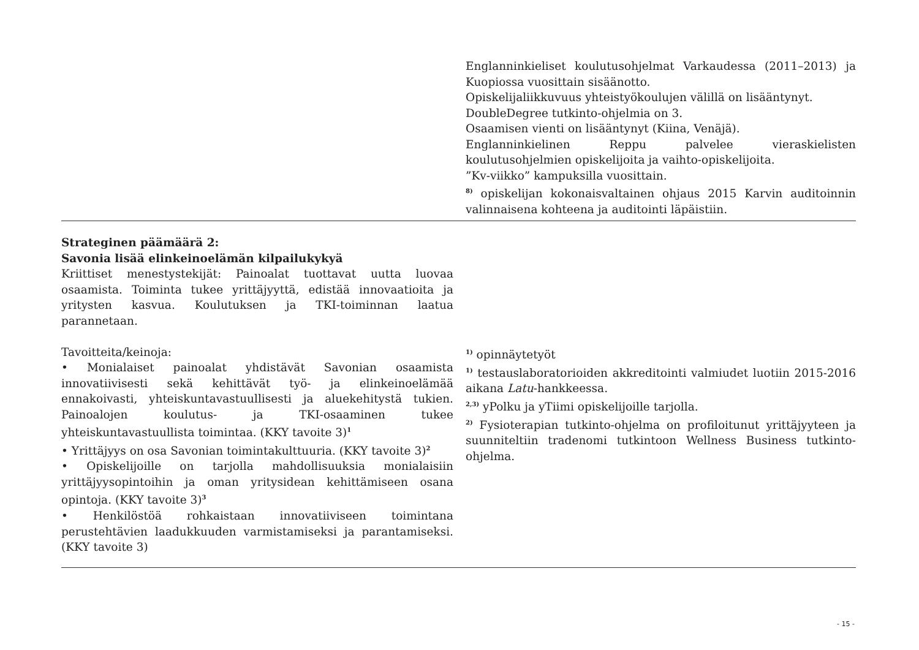| | Englanninkieliset koulutusohjelmat Varkaudessa (2011–2013) ja Kuopiossa vuosittain sisäänotto. Opiskelijaliikkuvuus yhteistyökoulujen välillä on lisääntynyt. DoubleDegree tutkinto-ohjelmia on 3. Osaamisen vienti on lisääntynyt (Kiina, Venäjä). Englanninkielinen Reppu palvelee vieraskielisten koulutusohjelmien opiskelijoita ja vaihto-opiskelijoita. ”Kv-viikko” kampuksilla vuosittain. <sup>8)</sup> opiskelijan kokonaisvaltainen ohjaus 2015 Karvin auditoinnin valinnaisena kohteena ja auditointi läpäistiin. |
| Strateginen päämäärä 2: Savonia lisää elinkeinoelämän kilpailukykyä Kriittiset menestystekijät: Painoalat tuottavat uutta luovaa osaamista. Toiminta tukee yrittäjyyttä, edistää innovaatioita ja yritysten kasvua. Koulutuksen ja TKI-toiminnan laatua parannetaan. Tavoitteita/keinoja: • Monialaiset painoalat yhdistävät Savonian osaamista innovatiivisesti sekä kehittävät työ- ja elinkeinoelämää ennakoivasti, yhteiskuntavastuullisesti ja aluekehitystä tukien. Painoalojen koulutus- ja TKI-osaaminen tukee yhteiskuntavastuullista toimintaa. (KKY tavoite 3)<sup>1</sup> • Yrittäjyys on osa Savonian toimintakulttuuria. (KKY tavoite 3)<sup>2</sup> • Opiskelijoille on tarjolla mahdollisuuksia monialaisiin yrittäjyysopintoihin ja oman yritysidean kehittämiseen osana opintoja. (KKY tavoite 3)<sup>3</sup> • Henkilöstöä rohkaistaan innovatiiviseen toimintana perustehtävien laadukkuuden varmistamiseksi ja parantamiseksi. (KKY tavoite 3) | <sup>1)</sup> opinnäytetyöt <sup>1)</sup> testauslaboratorioiden akkreditointi valmiudet luotiin 2015-2016 aikana Latu -hankkeessa. <sup>2,3)</sup> yPolku ja yTiimi opiskelijoille tarjolla. <sup>2)</sup> Fysioterapian tutkinto-ohjelma on profiloitunut yrittäjyyteen ja suunniteltiin tradenomi tutkintoon Wellness Business tutkinto-ohjelma. |
- 15 -